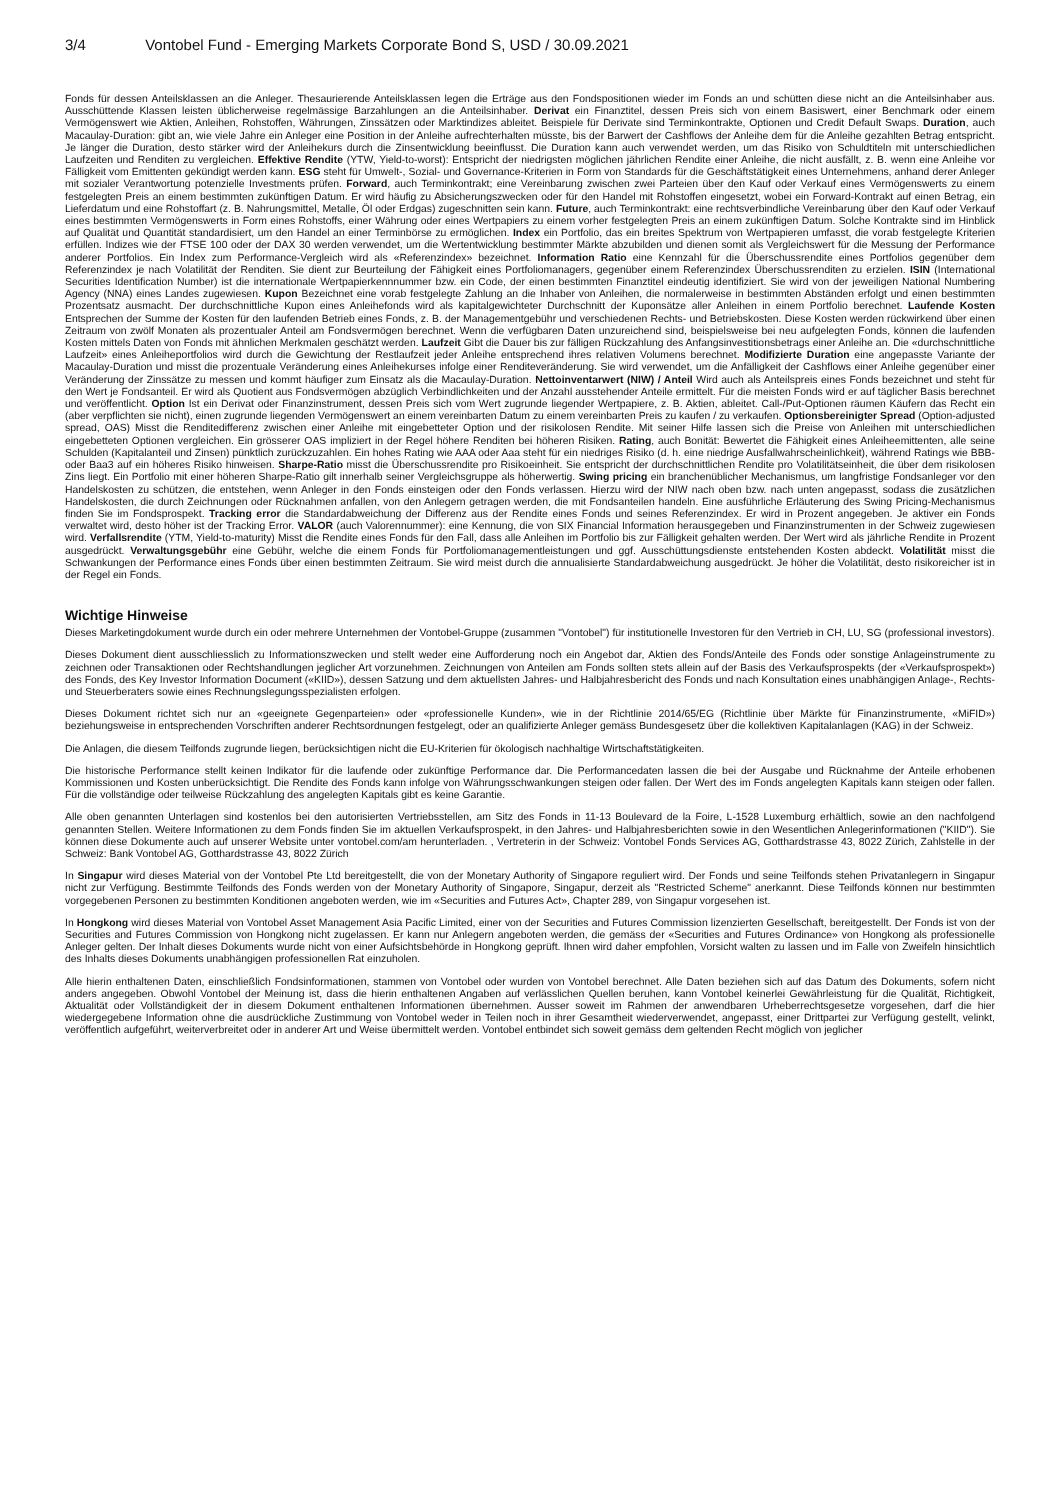3/4 Vontobel Fund - Emerging Markets Corporate Bond S, USD / 30.09.2021
Fonds für dessen Anteilsklassen an die Anleger. Thesaurierende Anteilsklassen legen die Erträge aus den Fondspositionen wieder im Fonds an und schütten diese nicht an die Anteilsinhaber aus. Ausschüttende Klassen leisten üblicherweise regelmässige Barzahlungen an die Anteilsinhaber. Derivat ein Finanztitel, dessen Preis sich von einem Basiswert, einer Benchmark oder einem Vermögenswert wie Aktien, Anleihen, Rohstoffen, Währungen, Zinssätzen oder Marktindizes ableitet. Beispiele für Derivate sind Terminkontrakte, Optionen und Credit Default Swaps. Duration, auch Macaulay-Duration: gibt an, wie viele Jahre ein Anleger eine Position in der Anleihe aufrechterhalten müsste, bis der Barwert der Cashflows der Anleihe dem für die Anleihe gezahlten Betrag entspricht. Je länger die Duration, desto stärker wird der Anleihekurs durch die Zinsentwicklung beeinflusst. Die Duration kann auch verwendet werden, um das Risiko von Schuldtiteln mit unterschiedlichen Laufzeiten und Renditen zu vergleichen. Effektive Rendite (YTW, Yield-to-worst): Entspricht der niedrigsten möglichen jährlichen Rendite einer Anleihe, die nicht ausfällt, z. B. wenn eine Anleihe vor Fälligkeit vom Emittenten gekündigt werden kann. ESG steht für Umwelt-, Sozial- und Governance-Kriterien in Form von Standards für die Geschäftstätigkeit eines Unternehmens, anhand derer Anleger mit sozialer Verantwortung potenzielle Investments prüfen. Forward, auch Terminkontrakt; eine Vereinbarung zwischen zwei Parteien über den Kauf oder Verkauf eines Vermögenswerts zu einem festgelegten Preis an einem bestimmten zukünftigen Datum. Er wird häufig zu Absicherungszwecken oder für den Handel mit Rohstoffen eingesetzt, wobei ein Forward-Kontrakt auf einen Betrag, ein Lieferdatum und eine Rohstoffart (z. B. Nahrungsmittel, Metalle, Öl oder Erdgas) zugeschnitten sein kann. Future, auch Terminkontrakt: eine rechtsverbindliche Vereinbarung über den Kauf oder Verkauf eines bestimmten Vermögenswerts in Form eines Rohstoffs, einer Währung oder eines Wertpapiers zu einem vorher festgelegten Preis an einem zukünftigen Datum. Solche Kontrakte sind im Hinblick auf Qualität und Quantität standardisiert, um den Handel an einer Terminbörse zu ermöglichen. Index ein Portfolio, das ein breites Spektrum von Wertpapieren umfasst, die vorab festgelegte Kriterien erfüllen. Indizes wie der FTSE 100 oder der DAX 30 werden verwendet, um die Wertentwicklung bestimmter Märkte abzubilden und dienen somit als Vergleichswert für die Messung der Performance anderer Portfolios. Ein Index zum Performance-Vergleich wird als «Referenzindex» bezeichnet. Information Ratio eine Kennzahl für die Überschussrendite eines Portfolios gegenüber dem Referenzindex je nach Volatilität der Renditen. Sie dient zur Beurteilung der Fähigkeit eines Portfoliomanagers, gegenüber einem Referenzindex Überschussrenditen zu erzielen. ISIN (International Securities Identification Number) ist die internationale Wertpapierkennnummer bzw. ein Code, der einen bestimmten Finanztitel eindeutig identifiziert. Sie wird von der jeweiligen National Numbering Agency (NNA) eines Landes zugewiesen. Kupon Bezeichnet eine vorab festgelegte Zahlung an die Inhaber von Anleihen, die normalerweise in bestimmten Abständen erfolgt und einen bestimmten Prozentsatz ausmacht. Der durchschnittliche Kupon eines Anleihefonds wird als kapitalgewichteter Durchschnitt der Kuponsätze aller Anleihen in einem Portfolio berechnet. Laufende Kosten Entsprechen der Summe der Kosten für den laufenden Betrieb eines Fonds, z. B. der Managementgebühr und verschiedenen Rechts- und Betriebskosten. Diese Kosten werden rückwirkend über einen Zeitraum von zwölf Monaten als prozentualer Anteil am Fondsvermögen berechnet. Wenn die verfügbaren Daten unzureichend sind, beispielsweise bei neu aufgelegten Fonds, können die laufenden Kosten mittels Daten von Fonds mit ähnlichen Merkmalen geschätzt werden. Laufzeit Gibt die Dauer bis zur fälligen Rückzahlung des Anfangsinvestitionsbetrags einer Anleihe an. Die «durchschnittliche Laufzeit» eines Anleiheportfolios wird durch die Gewichtung der Restlaufzeit jeder Anleihe entsprechend ihres relativen Volumens berechnet. Modifizierte Duration eine angepasste Variante der Macaulay-Duration und misst die prozentuale Veränderung eines Anleihekurses infolge einer Renditeveränderung. Sie wird verwendet, um die Anfälligkeit der Cashflows einer Anleihe gegenüber einer Veränderung der Zinssätze zu messen und kommt häufiger zum Einsatz als die Macaulay-Duration. Nettoinventarwert (NIW) / Anteil Wird auch als Anteilspreis eines Fonds bezeichnet und steht für den Wert je Fondsanteil. Er wird als Quotient aus Fondsvermögen abzüglich Verbindlichkeiten und der Anzahl ausstehender Anteile ermittelt. Für die meisten Fonds wird er auf täglicher Basis berechnet und veröffentlicht. Option Ist ein Derivat oder Finanzinstrument, dessen Preis sich vom Wert zugrunde liegender Wertpapiere, z. B. Aktien, ableitet. Call-/Put-Optionen räumen Käufern das Recht ein (aber verpflichten sie nicht), einen zugrunde liegenden Vermögenswert an einem vereinbarten Datum zu einem vereinbarten Preis zu kaufen / zu verkaufen. Optionsbereinigter Spread (Option-adjusted spread, OAS) Misst die Renditedifferenz zwischen einer Anleihe mit eingebetteter Option und der risikolosen Rendite. Mit seiner Hilfe lassen sich die Preise von Anleihen mit unterschiedlichen eingebetteten Optionen vergleichen. Ein grösserer OAS impliziert in der Regel höhere Renditen bei höheren Risiken. Rating, auch Bonität: Bewertet die Fähigkeit eines Anleiheemittenten, alle seine Schulden (Kapitalanteil und Zinsen) pünktlich zurückzuzahlen. Ein hohes Rating wie AAA oder Aaa steht für ein niedriges Risiko (d. h. eine niedrige Ausfallwahrscheinlichkeit), während Ratings wie BBB- oder Baa3 auf ein höheres Risiko hinweisen. Sharpe-Ratio misst die Überschussrendite pro Risikoeinheit. Sie entspricht der durchschnittlichen Rendite pro Volatilitätseinheit, die über dem risikolosen Zins liegt. Ein Portfolio mit einer höheren Sharpe-Ratio gilt innerhalb seiner Vergleichsgruppe als höherwertig. Swing pricing ein branchenüblicher Mechanismus, um langfristige Fondsanleger vor den Handelskosten zu schützen, die entstehen, wenn Anleger in den Fonds einsteigen oder den Fonds verlassen. Hierzu wird der NIW nach oben bzw. nach unten angepasst, sodass die zusätzlichen Handelskosten, die durch Zeichnungen oder Rücknahmen anfallen, von den Anlegern getragen werden, die mit Fondsanteilen handeln. Eine ausführliche Erläuterung des Swing Pricing-Mechanismus finden Sie im Fondsprospekt. Tracking error die Standardabweichung der Differenz aus der Rendite eines Fonds und seines Referenzindex. Er wird in Prozent angegeben. Je aktiver ein Fonds verwaltet wird, desto höher ist der Tracking Error. VALOR (auch Valorennummer): eine Kennung, die von SIX Financial Information herausgegeben und Finanzinstrumenten in der Schweiz zugewiesen wird. Verfallsrendite (YTM, Yield-to-maturity) Misst die Rendite eines Fonds für den Fall, dass alle Anleihen im Portfolio bis zur Fälligkeit gehalten werden. Der Wert wird als jährliche Rendite in Prozent ausgedrückt. Verwaltungsgebühr eine Gebühr, welche die einem Fonds für Portfoliomanagementleistungen und ggf. Ausschüttungsdienste entstehenden Kosten abdeckt. Volatilität misst die Schwankungen der Performance eines Fonds über einen bestimmten Zeitraum. Sie wird meist durch die annualisierte Standardabweichung ausgedrückt. Je höher die Volatilität, desto risikoreicher ist in der Regel ein Fonds.
Wichtige Hinweise
Dieses Marketingdokument wurde durch ein oder mehrere Unternehmen der Vontobel-Gruppe (zusammen "Vontobel") für institutionelle Investoren für den Vertrieb in CH, LU, SG (professional investors).
Dieses Dokument dient ausschliesslich zu Informationszwecken und stellt weder eine Aufforderung noch ein Angebot dar, Aktien des Fonds/Anteile des Fonds oder sonstige Anlageinstrumente zu zeichnen oder Transaktionen oder Rechtshandlungen jeglicher Art vorzunehmen. Zeichnungen von Anteilen am Fonds sollten stets allein auf der Basis des Verkaufsprospekts (der «Verkaufsprospekt») des Fonds, des Key Investor Information Document («KIID»), dessen Satzung und dem aktuellsten Jahres- und Halbjahresbericht des Fonds und nach Konsultation eines unabhängigen Anlage-, Rechts- und Steuerberaters sowie eines Rechnungslegungsspezialisten erfolgen.
Dieses Dokument richtet sich nur an «geeignete Gegenparteien» oder «professionelle Kunden», wie in der Richtlinie 2014/65/EG (Richtlinie über Märkte für Finanzinstrumente, «MiFID») beziehungsweise in entsprechenden Vorschriften anderer Rechtsordnungen festgelegt, oder an qualifizierte Anleger gemäss Bundesgesetz über die kollektiven Kapitalanlagen (KAG) in der Schweiz.
Die Anlagen, die diesem Teilfonds zugrunde liegen, berücksichtigen nicht die EU-Kriterien für ökologisch nachhaltige Wirtschaftstätigkeiten.
Die historische Performance stellt keinen Indikator für die laufende oder zukünftige Performance dar. Die Performancedaten lassen die bei der Ausgabe und Rücknahme der Anteile erhobenen Kommissionen und Kosten unberücksichtigt. Die Rendite des Fonds kann infolge von Währungsschwankungen steigen oder fallen. Der Wert des im Fonds angelegten Kapitals kann steigen oder fallen. Für die vollständige oder teilweise Rückzahlung des angelegten Kapitals gibt es keine Garantie.
Alle oben genannten Unterlagen sind kostenlos bei den autorisierten Vertriebsstellen, am Sitz des Fonds in 11-13 Boulevard de la Foire, L-1528 Luxemburg erhältlich, sowie an den nachfolgend genannten Stellen. Weitere Informationen zu dem Fonds finden Sie im aktuellen Verkaufsprospekt, in den Jahres- und Halbjahresberichten sowie in den Wesentlichen Anlegerinformationen ("KIID"). Sie können diese Dokumente auch auf unserer Website unter vontobel.com/am herunterladen. , Vertreterin in der Schweiz: Vontobel Fonds Services AG, Gotthardstrasse 43, 8022 Zürich, Zahlstelle in der Schweiz: Bank Vontobel AG, Gotthardstrasse 43, 8022 Zürich
In Singapur wird dieses Material von der Vontobel Pte Ltd bereitgestellt, die von der Monetary Authority of Singapore reguliert wird. Der Fonds und seine Teilfonds stehen Privatanlegern in Singapur nicht zur Verfügung. Bestimmte Teilfonds des Fonds werden von der Monetary Authority of Singapore, Singapur, derzeit als "Restricted Scheme" anerkannt. Diese Teilfonds können nur bestimmten vorgegebenen Personen zu bestimmten Konditionen angeboten werden, wie im «Securities and Futures Act», Chapter 289, von Singapur vorgesehen ist.
In Hongkong wird dieses Material von Vontobel Asset Management Asia Pacific Limited, einer von der Securities and Futures Commission lizenzierten Gesellschaft, bereitgestellt. Der Fonds ist von der Securities and Futures Commission von Hongkong nicht zugelassen. Er kann nur Anlegern angeboten werden, die gemäss der «Securities and Futures Ordinance» von Hongkong als professionelle Anleger gelten. Der Inhalt dieses Dokuments wurde nicht von einer Aufsichtsbehörde in Hongkong geprüft. Ihnen wird daher empfohlen, Vorsicht walten zu lassen und im Falle von Zweifeln hinsichtlich des Inhalts dieses Dokuments unabhängigen professionellen Rat einzuholen.
Alle hierin enthaltenen Daten, einschließlich Fondsinformationen, stammen von Vontobel oder wurden von Vontobel berechnet. Alle Daten beziehen sich auf das Datum des Dokuments, sofern nicht anders angegeben. Obwohl Vontobel der Meinung ist, dass die hierin enthaltenen Angaben auf verlässlichen Quellen beruhen, kann Vontobel keinerlei Gewährleistung für die Qualität, Richtigkeit, Aktualität oder Vollständigkeit der in diesem Dokument enthaltenen Informationen übernehmen. Ausser soweit im Rahmen der anwendbaren Urheberrechtsgesetze vorgesehen, darf die hier wiedergegebene Information ohne die ausdrückliche Zustimmung von Vontobel weder in Teilen noch in ihrer Gesamtheit wiederverwendet, angepasst, einer Drittpartei zur Verfügung gestellt, velinkt, veröffentlich aufgeführt, weiterverbreitet oder in anderer Art und Weise übermittelt werden. Vontobel entbindet sich soweit gemäss dem geltenden Recht möglich von jeglicher